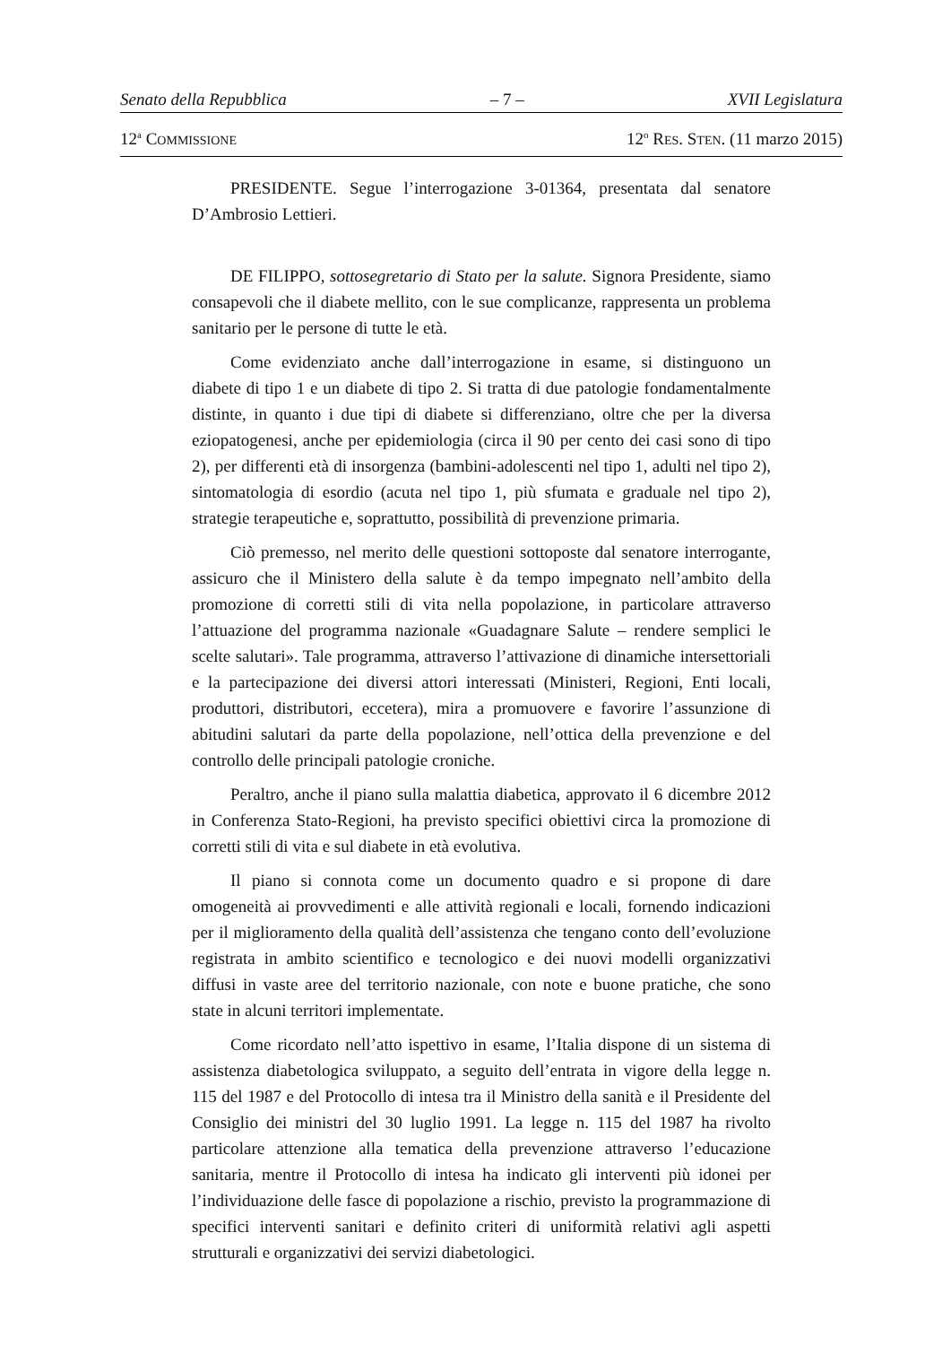Senato della Repubblica – 7 – XVII Legislatura
12<sup>a</sup> COMMISSIONE 12<sup>o</sup> RES. STEN. (11 marzo 2015)
PRESIDENTE. Segue l’interrogazione 3-01364, presentata dal senatore D’Ambrosio Lettieri.
DE FILIPPO, sottosegretario di Stato per la salute. Signora Presidente, siamo consapevoli che il diabete mellito, con le sue complicanze, rappresenta un problema sanitario per le persone di tutte le età.
Come evidenziato anche dall’interrogazione in esame, si distinguono un diabete di tipo 1 e un diabete di tipo 2. Si tratta di due patologie fondamentalmente distinte, in quanto i due tipi di diabete si differenziano, oltre che per la diversa eziopatogenesi, anche per epidemiologia (circa il 90 per cento dei casi sono di tipo 2), per differenti età di insorgenza (bambini-adolescenti nel tipo 1, adulti nel tipo 2), sintomatologia di esordio (acuta nel tipo 1, più sfumata e graduale nel tipo 2), strategie terapeutiche e, soprattutto, possibilità di prevenzione primaria.
Ciò premesso, nel merito delle questioni sottoposte dal senatore interrogante, assicuro che il Ministero della salute è da tempo impegnato nell’ambito della promozione di corretti stili di vita nella popolazione, in particolare attraverso l’attuazione del programma nazionale «Guadagnare Salute – rendere semplici le scelte salutari». Tale programma, attraverso l’attivazione di dinamiche intersettoriali e la partecipazione dei diversi attori interessati (Ministeri, Regioni, Enti locali, produttori, distributori, eccetera), mira a promuovere e favorire l’assunzione di abitudini salutari da parte della popolazione, nell’ottica della prevenzione e del controllo delle principali patologie croniche.
Peraltro, anche il piano sulla malattia diabetica, approvato il 6 dicembre 2012 in Conferenza Stato-Regioni, ha previsto specifici obiettivi circa la promozione di corretti stili di vita e sul diabete in età evolutiva.
Il piano si connota come un documento quadro e si propone di dare omogeneità ai provvedimenti e alle attività regionali e locali, fornendo indicazioni per il miglioramento della qualità dell’assistenza che tengano conto dell’evoluzione registrata in ambito scientifico e tecnologico e dei nuovi modelli organizzativi diffusi in vaste aree del territorio nazionale, con note e buone pratiche, che sono state in alcuni territori implementate.
Come ricordato nell’atto ispettivo in esame, l’Italia dispone di un sistema di assistenza diabetologica sviluppato, a seguito dell’entrata in vigore della legge n. 115 del 1987 e del Protocollo di intesa tra il Ministro della sanità e il Presidente del Consiglio dei ministri del 30 luglio 1991. La legge n. 115 del 1987 ha rivolto particolare attenzione alla tematica della prevenzione attraverso l’educazione sanitaria, mentre il Protocollo di intesa ha indicato gli interventi più idonei per l’individuazione delle fasce di popolazione a rischio, previsto la programmazione di specifici interventi sanitari e definito criteri di uniformità relativi agli aspetti strutturali e organizzativi dei servizi diabetologici.